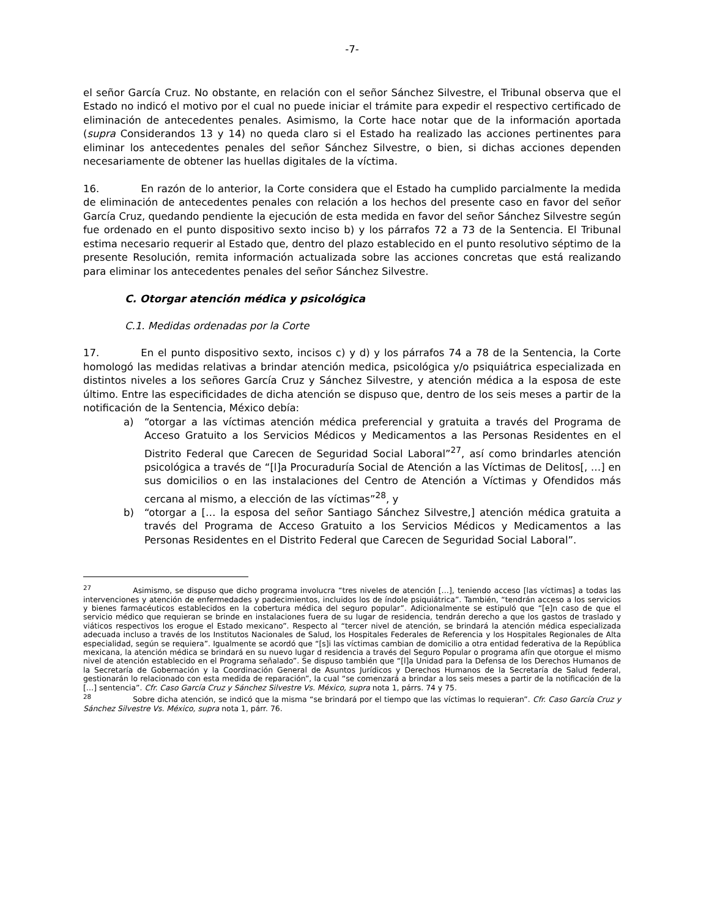-7-
el señor García Cruz. No obstante, en relación con el señor Sánchez Silvestre, el Tribunal observa que el Estado no indicó el motivo por el cual no puede iniciar el trámite para expedir el respectivo certificado de eliminación de antecedentes penales. Asimismo, la Corte hace notar que de la información aportada (supra Considerandos 13 y 14) no queda claro si el Estado ha realizado las acciones pertinentes para eliminar los antecedentes penales del señor Sánchez Silvestre, o bien, si dichas acciones dependen necesariamente de obtener las huellas digitales de la víctima.
16. En razón de lo anterior, la Corte considera que el Estado ha cumplido parcialmente la medida de eliminación de antecedentes penales con relación a los hechos del presente caso en favor del señor García Cruz, quedando pendiente la ejecución de esta medida en favor del señor Sánchez Silvestre según fue ordenado en el punto dispositivo sexto inciso b) y los párrafos 72 a 73 de la Sentencia. El Tribunal estima necesario requerir al Estado que, dentro del plazo establecido en el punto resolutivo séptimo de la presente Resolución, remita información actualizada sobre las acciones concretas que está realizando para eliminar los antecedentes penales del señor Sánchez Silvestre.
C. Otorgar atención médica y psicológica
C.1. Medidas ordenadas por la Corte
17. En el punto dispositivo sexto, incisos c) y d) y los párrafos 74 a 78 de la Sentencia, la Corte homologó las medidas relativas a brindar atención medica, psicológica y/o psiquiátrica especializada en distintos niveles a los señores García Cruz y Sánchez Silvestre, y atención médica a la esposa de este último. Entre las especificidades de dicha atención se dispuso que, dentro de los seis meses a partir de la notificación de la Sentencia, México debía:
a) “otorgar a las víctimas atención médica preferencial y gratuita a través del Programa de Acceso Gratuito a los Servicios Médicos y Medicamentos a las Personas Residentes en el Distrito Federal que Carecen de Seguridad Social Laboral”<sup>27</sup>, así como brindarles atención psicológica a través de “[l]a Procuraduría Social de Atención a las Víctimas de Delitos[, …] en sus domicilios o en las instalaciones del Centro de Atención a Víctimas y Ofendidos más cercana al mismo, a elección de las víctimas”<sup>28</sup>, y
b) “otorgar a [… la esposa del señor Santiago Sánchez Silvestre,] atención médica gratuita a través del Programa de Acceso Gratuito a los Servicios Médicos y Medicamentos a las Personas Residentes en el Distrito Federal que Carecen de Seguridad Social Laboral”.
<sup>27</sup> Asimismo, se dispuso que dicho programa involucra “tres niveles de atención […], teniendo acceso [las víctimas] a todas las intervenciones y atención de enfermedades y padecimientos, incluidos los de índole psiquiátrica”. También, “tendrán acceso a los servicios y bienes farmacéuticos establecidos en la cobertura médica del seguro popular”. Adicionalmente se estipuló que “[e]n caso de que el servicio médico que requieran se brinde en instalaciones fuera de su lugar de residencia, tendrán derecho a que los gastos de traslado y viáticos respectivos los erogue el Estado mexicano”. Respecto al “tercer nivel de atención, se brindará la atención médica especializada adecuada incluso a través de los Institutos Nacionales de Salud, los Hospitales Federales de Referencia y los Hospitales Regionales de Alta especialidad, según se requiera”. Igualmente se acordó que “[s]i las víctimas cambian de domicilio a otra entidad federativa de la República mexicana, la atención médica se brindará en su nuevo lugar d residencia a través del Seguro Popular o programa afín que otorgue el mismo nivel de atención establecido en el Programa señalado”. Se dispuso también que “[l]a Unidad para la Defensa de los Derechos Humanos de la Secretaría de Gobernación y la Coordinación General de Asuntos Jurídicos y Derechos Humanos de la Secretaría de Salud federal, gestionarán lo relacionado con esta medida de reparación”, la cual “se comenzará a brindar a los seis meses a partir de la notificación de la […] sentencia”. Cfr. Caso García Cruz y Sánchez Silvestre Vs. México, supra nota 1, párrs. 74 y 75.
<sup>28</sup> Sobre dicha atención, se indicó que la misma “se brindará por el tiempo que las víctimas lo requieran”. Cfr. Caso García Cruz y Sánchez Silvestre Vs. México, supra nota 1, párr. 76.